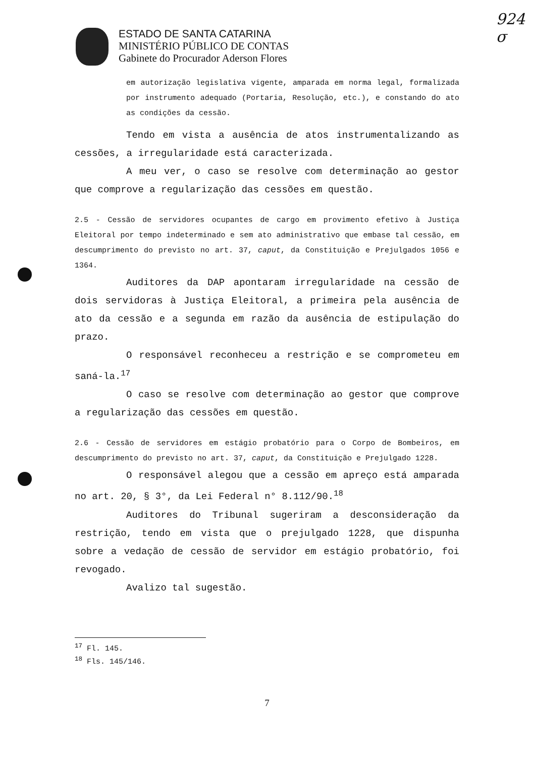924
σ
ESTADO DE SANTA CATARINA
MINISTÉRIO PÚBLICO DE CONTAS
Gabinete do Procurador Aderson Flores
em autorização legislativa vigente, amparada em norma legal, formalizada por instrumento adequado (Portaria, Resolução, etc.), e constando do ato as condições da cessão.
Tendo em vista a ausência de atos instrumentalizando as cessões, a irregularidade está caracterizada.
A meu ver, o caso se resolve com determinação ao gestor que comprove a regularização das cessões em questão.
2.5 - Cessão de servidores ocupantes de cargo em provimento efetivo à Justiça Eleitoral por tempo indeterminado e sem ato administrativo que embase tal cessão, em descumprimento do previsto no art. 37, caput, da Constituição e Prejulgados 1056 e 1364.
Auditores da DAP apontaram irregularidade na cessão de dois servidoras à Justiça Eleitoral, a primeira pela ausência de ato da cessão e a segunda em razão da ausência de estipulação do prazo.
O responsável reconheceu a restrição e se comprometeu em saná-la.<sup>17</sup>
O caso se resolve com determinação ao gestor que comprove a regularização das cessões em questão.
2.6 - Cessão de servidores em estágio probatório para o Corpo de Bombeiros, em descumprimento do previsto no art. 37, caput, da Constituição e Prejulgado 1228.
O responsável alegou que a cessão em apreço está amparada no art. 20, § 3°, da Lei Federal n° 8.112/90.<sup>18</sup>
Auditores do Tribunal sugeriram a desconsideração da restrição, tendo em vista que o prejulgado 1228, que dispunha sobre a vedação de cessão de servidor em estágio probatório, foi revogado.
Avalizo tal sugestão.
<sup>17</sup> Fl. 145.
<sup>18</sup> Fls. 145/146.
7